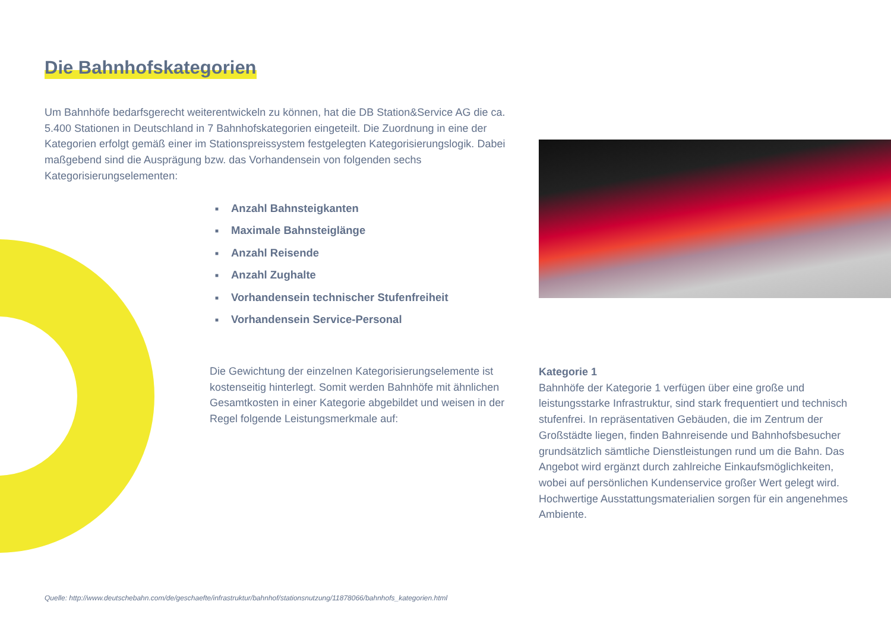Die Bahnhofskategorien
Um Bahnhöfe bedarfsgerecht weiterentwickeln zu können, hat die DB Station&Service AG die ca. 5.400 Stationen in Deutschland in 7 Bahnhofskategorien eingeteilt. Die Zuordnung in eine der Kategorien erfolgt gemäß einer im Stationspreissystem festgelegten Kategorisierungslogik. Dabei maßgebend sind die Ausprägung bzw. das Vorhandensein von folgenden sechs Kategorisierungselementen:
■ Anzahl Bahnsteigkanten
■ Maximale Bahnsteiglänge
■ Anzahl Reisende
■ Anzahl Zughalte
■ Vorhandensein technischer Stufenfreiheit
■ Vorhandensein Service-Personal
Die Gewichtung der einzelnen Kategorisierungselemente ist kostenseitig hinterlegt. Somit werden Bahnhöfe mit ähnlichen Gesamtkosten in einer Kategorie abgebildet und weisen in der Regel folgende Leistungsmerkmale auf:
Kategorie 1
Bahnhöfe der Kategorie 1 verfügen über eine große und leistungsstarke Infrastruktur, sind stark frequentiert und technisch stufenfrei. In repräsentativen Gebäuden, die im Zentrum der Großstädte liegen, finden Bahnreisende und Bahnhofsbesucher grundsätzlich sämtliche Dienstleistungen rund um die Bahn. Das Angebot wird ergänzt durch zahlreiche Einkaufsmöglichkeiten, wobei auf persönlichen Kundenservice großer Wert gelegt wird. Hochwertige Ausstattungsmaterialien sorgen für ein angenehmes Ambiente.
Quelle: http://www.deutschebahn.com/de/geschaefte/infrastruktur/bahnhof/stationsnutzung/11878066/bahnhofs_kategorien.html